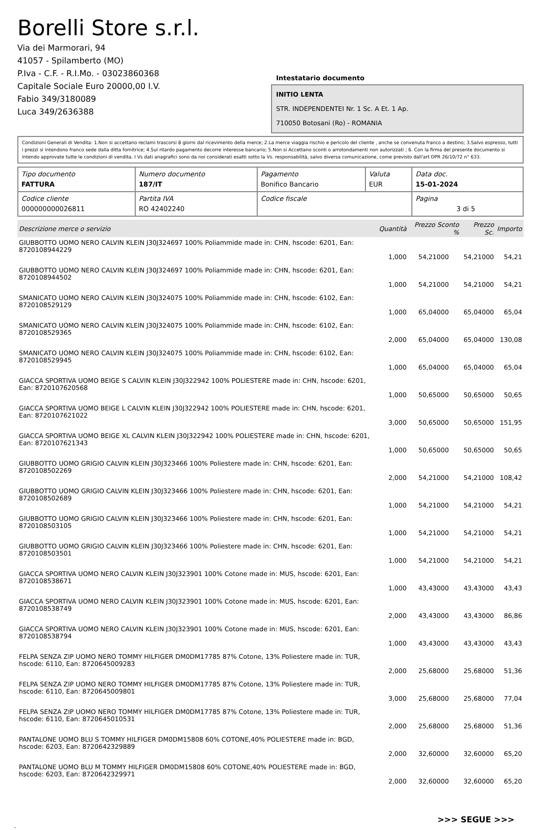Borelli Store s.r.l.
Via dei Marmorari, 94
41057 - Spilamberto (MO)
P.Iva - C.F. - R.I.Mo. - 03023860368
Capitale Sociale Euro 20000,00 I.V.
Fabio 349/3180089
Luca 349/2636388
Intestatario documento
INITIO LENTA
STR. INDEPENDENTEI Nr. 1 Sc. A Et. 1 Ap.
710050 Botosani (Ro) - ROMANIA
Condizioni Generali di Vendita: 1.Non si accettano reclami trascorsi 8 giorni dal ricevimento della merce; 2.La merce viaggia rischio e pericolo del cliente , anche se convenuta franco a destino; 3.Salvo espresso, tutti i prezzi si intendono franco sede dalla ditta fornitrice; 4.Sul ritardo pagamento decorre interesse bancario; 5.Non si Accettano sconti o arrotondamenti non autorizzati ; 6. Con la firma del presente documento si intendo approvate tutte le condizioni di vendita. I Vs dati anagrafici sono da noi considerati esatti sotto la Vs. responsabilità, salvo diversa comunicazione, come previsto dall'art DPR 26/10/72 n° 633.
| Tipo documento FATTURA | Numero documento 187/IT | Pagamento Bonifico Bancario | Valuta EUR | Data doc. 15-01-2024 |
| Codice cliente 000000000026811 | Partita IVA RO 42402240 | Codice fiscale | | Pagina 3 di 5 |
| Descrizione merce o servizio | Quantità | Prezzo Sconto % | Prezzo Sc. | Importo |
| --- | --- | --- | --- | --- |
| GIUBBOTTO UOMO NERO CALVIN KLEIN J30J324697 100% Poliammide made in: CHN, hscode: 6201, Ean: 8720108944229 | 1,000 | 54,21000 | 54,21000 | 54,21 |
| GIUBBOTTO UOMO NERO CALVIN KLEIN J30J324697 100% Poliammide made in: CHN, hscode: 6201, Ean: 8720108944502 | 1,000 | 54,21000 | 54,21000 | 54,21 |
| SMANICATO UOMO NERO CALVIN KLEIN J30J324075 100% Poliammide made in: CHN, hscode: 6102, Ean: 8720108529129 | 1,000 | 65,04000 | 65,04000 | 65,04 |
| SMANICATO UOMO NERO CALVIN KLEIN J30J324075 100% Poliammide made in: CHN, hscode: 6102, Ean: 8720108529365 | 2,000 | 65,04000 | 65,04000 | 130,08 |
| SMANICATO UOMO NERO CALVIN KLEIN J30J324075 100% Poliammide made in: CHN, hscode: 6102, Ean: 8720108529945 | 1,000 | 65,04000 | 65,04000 | 65,04 |
| GIACCA SPORTIVA UOMO BEIGE S CALVIN KLEIN J30J322942 100% POLIESTERE made in: CHN, hscode: 6201, Ean: 8720107620568 | 1,000 | 50,65000 | 50,65000 | 50,65 |
| GIACCA SPORTIVA UOMO BEIGE L CALVIN KLEIN J30J322942 100% POLIESTERE made in: CHN, hscode: 6201, Ean: 8720107621022 | 3,000 | 50,65000 | 50,65000 | 151,95 |
| GIACCA SPORTIVA UOMO BEIGE XL CALVIN KLEIN J30J322942 100% POLIESTERE made in: CHN, hscode: 6201, Ean: 8720107621343 | 1,000 | 50,65000 | 50,65000 | 50,65 |
| GIUBBOTTO UOMO GRIGIO CALVIN KLEIN J30J323466 100% Poliestere made in: CHN, hscode: 6201, Ean: 8720108502269 | 2,000 | 54,21000 | 54,21000 | 108,42 |
| GIUBBOTTO UOMO GRIGIO CALVIN KLEIN J30J323466 100% Poliestere made in: CHN, hscode: 6201, Ean: 8720108502689 | 1,000 | 54,21000 | 54,21000 | 54,21 |
| GIUBBOTTO UOMO GRIGIO CALVIN KLEIN J30J323466 100% Poliestere made in: CHN, hscode: 6201, Ean: 8720108503105 | 1,000 | 54,21000 | 54,21000 | 54,21 |
| GIUBBOTTO UOMO GRIGIO CALVIN KLEIN J30J323466 100% Poliestere made in: CHN, hscode: 6201, Ean: 8720108503501 | 1,000 | 54,21000 | 54,21000 | 54,21 |
| GIACCA SPORTIVA UOMO NERO CALVIN KLEIN J30J323901 100% Cotone made in: MUS, hscode: 6201, Ean: 8720108538671 | 1,000 | 43,43000 | 43,43000 | 43,43 |
| GIACCA SPORTIVA UOMO NERO CALVIN KLEIN J30J323901 100% Cotone made in: MUS, hscode: 6201, Ean: 8720108538749 | 2,000 | 43,43000 | 43,43000 | 86,86 |
| GIACCA SPORTIVA UOMO NERO CALVIN KLEIN J30J323901 100% Cotone made in: MUS, hscode: 6201, Ean: 8720108538794 | 1,000 | 43,43000 | 43,43000 | 43,43 |
| FELPA SENZA ZIP UOMO NERO TOMMY HILFIGER DM0DM17785 87% Cotone, 13% Poliestere made in: TUR, hscode: 6110, Ean: 8720645009283 | 2,000 | 25,68000 | 25,68000 | 51,36 |
| FELPA SENZA ZIP UOMO NERO TOMMY HILFIGER DM0DM17785 87% Cotone, 13% Poliestere made in: TUR, hscode: 6110, Ean: 8720645009801 | 3,000 | 25,68000 | 25,68000 | 77,04 |
| FELPA SENZA ZIP UOMO NERO TOMMY HILFIGER DM0DM17785 87% Cotone, 13% Poliestere made in: TUR, hscode: 6110, Ean: 8720645010531 | 2,000 | 25,68000 | 25,68000 | 51,36 |
| PANTALONE UOMO BLU S TOMMY HILFIGER DM0DM15808 60% COTONE,40% POLIESTERE made in: BGD, hscode: 6203, Ean: 8720642329889 | 2,000 | 32,60000 | 32,60000 | 65,20 |
| PANTALONE UOMO BLU M TOMMY HILFIGER DM0DM15808 60% COTONE,40% POLIESTERE made in: BGD, hscode: 6203, Ean: 8720642329971 | 2,000 | 32,60000 | 32,60000 | 65,20 |
>>> SEGUE >>>
-